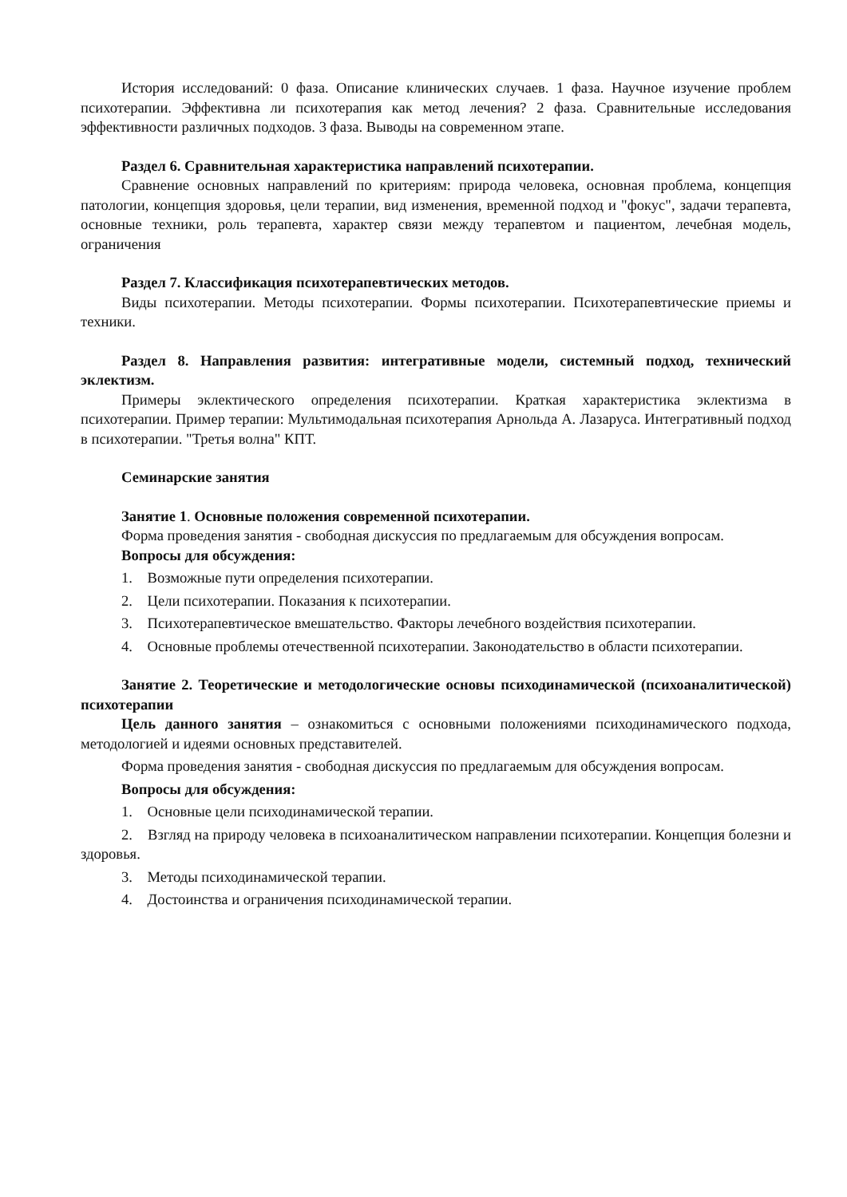История исследований: 0 фаза. Описание клинических случаев. 1 фаза. Научное изучение проблем психотерапии. Эффективна ли психотерапия как метод лечения? 2 фаза. Сравнительные исследования эффективности различных подходов. 3 фаза. Выводы на современном этапе.
Раздел 6. Сравнительная характеристика направлений психотерапии.
Сравнение основных направлений по критериям: природа человека, основная проблема, концепция патологии, концепция здоровья, цели терапии, вид изменения, временной подход и "фокус", задачи терапевта, основные техники, роль терапевта, характер связи между терапевтом и пациентом, лечебная модель, ограничения
Раздел 7. Классификация психотерапевтических методов.
Виды психотерапии. Методы психотерапии. Формы психотерапии. Психотерапевтические приемы и техники.
Раздел 8. Направления развития: интегративные модели, системный подход, технический эклектизм.
Примеры эклектического определения психотерапии. Краткая характеристика эклектизма в психотерапии. Пример терапии: Мультимодальная психотерапия Арнольда А. Лазаруса. Интегративный подход в психотерапии. "Третья волна" КПТ.
Семинарские занятия
Занятие 1. Основные положения современной психотерапии.
Форма проведения занятия - свободная дискуссия по предлагаемым для обсуждения вопросам.
Вопросы для обсуждения:
1. Возможные пути определения психотерапии.
2. Цели психотерапии. Показания к психотерапии.
3. Психотерапевтическое вмешательство. Факторы лечебного воздействия психотерапии.
4. Основные проблемы отечественной психотерапии. Законодательство в области психотерапии.
Занятие 2. Теоретические и методологические основы психодинамической (психоаналитической) психотерапии
Цель данного занятия – ознакомиться с основными положениями психодинамического подхода, методологией и идеями основных представителей.
Форма проведения занятия - свободная дискуссия по предлагаемым для обсуждения вопросам.
Вопросы для обсуждения:
1. Основные цели психодинамической терапии.
2. Взгляд на природу человека в психоаналитическом направлении психотерапии. Концепция болезни и здоровья.
3. Методы психодинамической терапии.
4. Достоинства и ограничения психодинамической терапии.